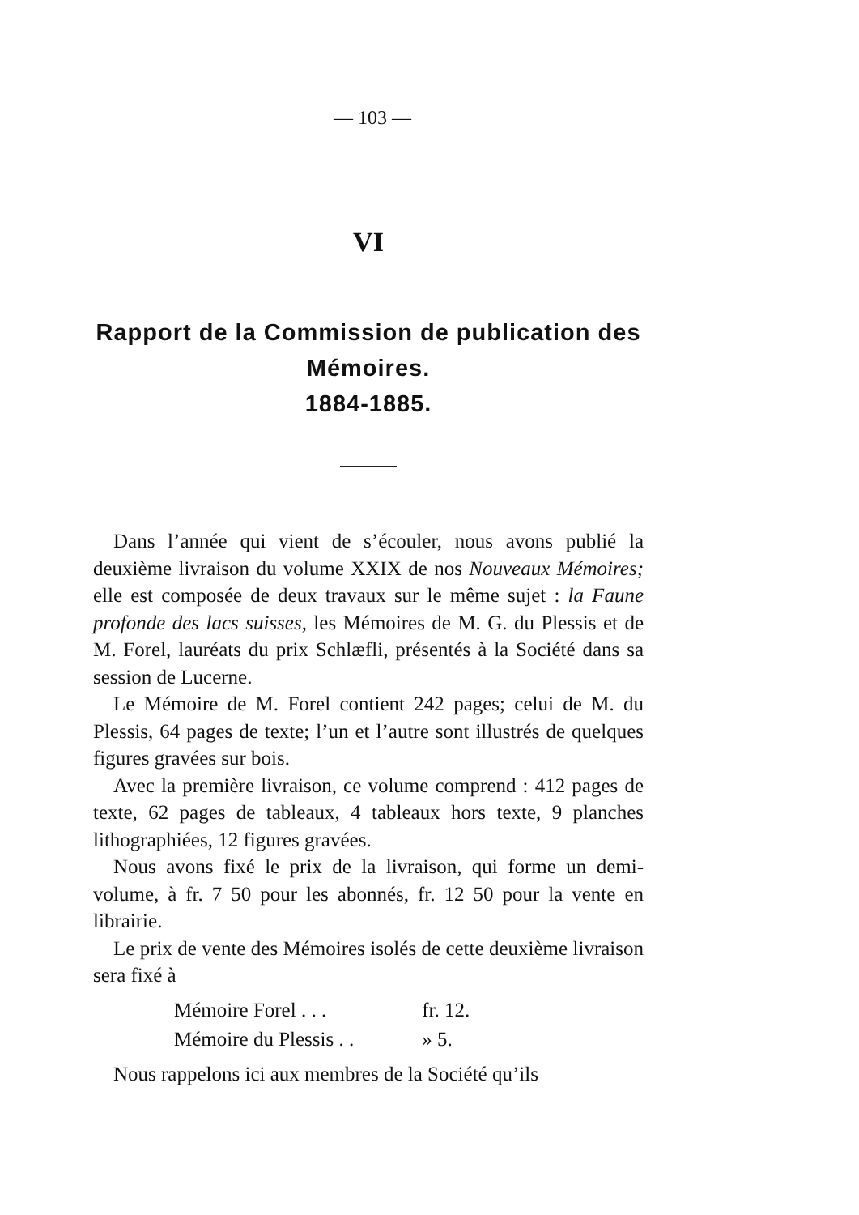— 103 —
VI
Rapport de la Commission de publication des Mémoires.
1884-1885.
Dans l’année qui vient de s’écouler, nous avons publié la deuxième livraison du volume XXIX de nos Nouveaux Mémoires; elle est composée de deux travaux sur le même sujet : la Faune profonde des lacs suisses, les Mémoires de M. G. du Plessis et de M. Forel, lauréats du prix Schlæfli, présentés à la Société dans sa session de Lucerne.
Le Mémoire de M. Forel contient 242 pages; celui de M. du Plessis, 64 pages de texte; l’un et l’autre sont illustrés de quelques figures gravées sur bois.
Avec la première livraison, ce volume comprend : 412 pages de texte, 62 pages de tableaux, 4 tableaux hors texte, 9 planches lithographiées, 12 figures gravées.
Nous avons fixé le prix de la livraison, qui forme un demi-volume, à fr. 7 50 pour les abonnés, fr. 12 50 pour la vente en librairie.
Le prix de vente des Mémoires isolés de cette deuxième livraison sera fixé à
Mémoire Forel . . . fr. 12.
Mémoire du Plessis . . » 5.
Nous rappelons ici aux membres de la Société qu’ils